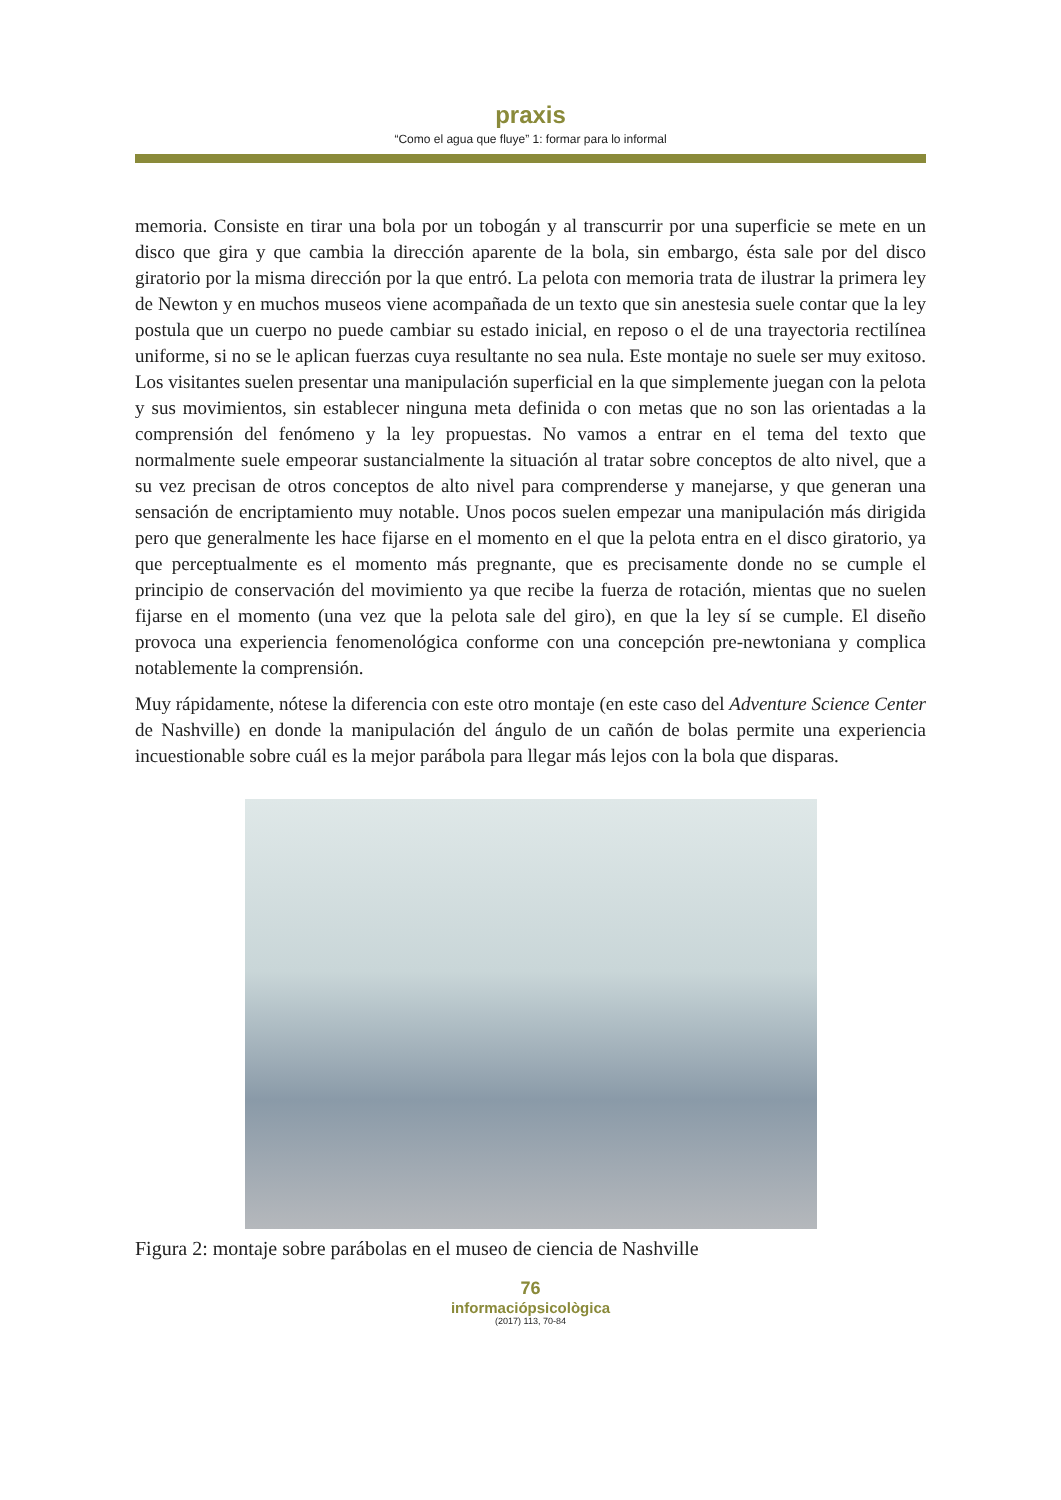praxis
“Como el agua que fluye” 1: formar para lo informal
memoria. Consiste en tirar una bola por un tobogán y al transcurrir por una superficie se mete en un disco que gira y que cambia la dirección aparente de la bola, sin embargo, ésta sale por del disco giratorio por la misma dirección por la que entró. La pelota con memoria trata de ilustrar la primera ley de Newton y en muchos museos viene acompañada de un texto que sin anestesia suele contar que la ley postula que un cuerpo no puede cambiar su estado inicial, en reposo o el de una trayectoria rectilínea uniforme, si no se le aplican fuerzas cuya resultante no sea nula. Este montaje no suele ser muy exitoso. Los visitantes suelen presentar una manipulación superficial en la que simplemente juegan con la pelota y sus movimientos, sin establecer ninguna meta definida o con metas que no son las orientadas a la comprensión del fenómeno y la ley propuestas. No vamos a entrar en el tema del texto que normalmente suele empeorar sustancialmente la situación al tratar sobre conceptos de alto nivel, que a su vez precisan de otros conceptos de alto nivel para comprenderse y manejarse, y que generan una sensación de encriptamiento muy notable. Unos pocos suelen empezar una manipulación más dirigida pero que generalmente les hace fijarse en el momento en el que la pelota entra en el disco giratorio, ya que perceptualmente es el momento más pregnante, que es precisamente donde no se cumple el principio de conservación del movimiento ya que recibe la fuerza de rotación, mientas que no suelen fijarse en el momento (una vez que la pelota sale del giro), en que la ley sí se cumple. El diseño provoca una experiencia fenomenológica conforme con una concepción pre-newtoniana y complica notablemente la comprensión.
Muy rápidamente, nótese la diferencia con este otro montaje (en este caso del Adventure Science Center de Nashville) en donde la manipulación del ángulo de un cañón de bolas permite una experiencia incuestionable sobre cuál es la mejor parábola para llegar más lejos con la bola que disparas.
Figura 2: montaje sobre parábolas en el museo de ciencia de Nashville
76
informaciópsicològica
(2017) 113, 70-84